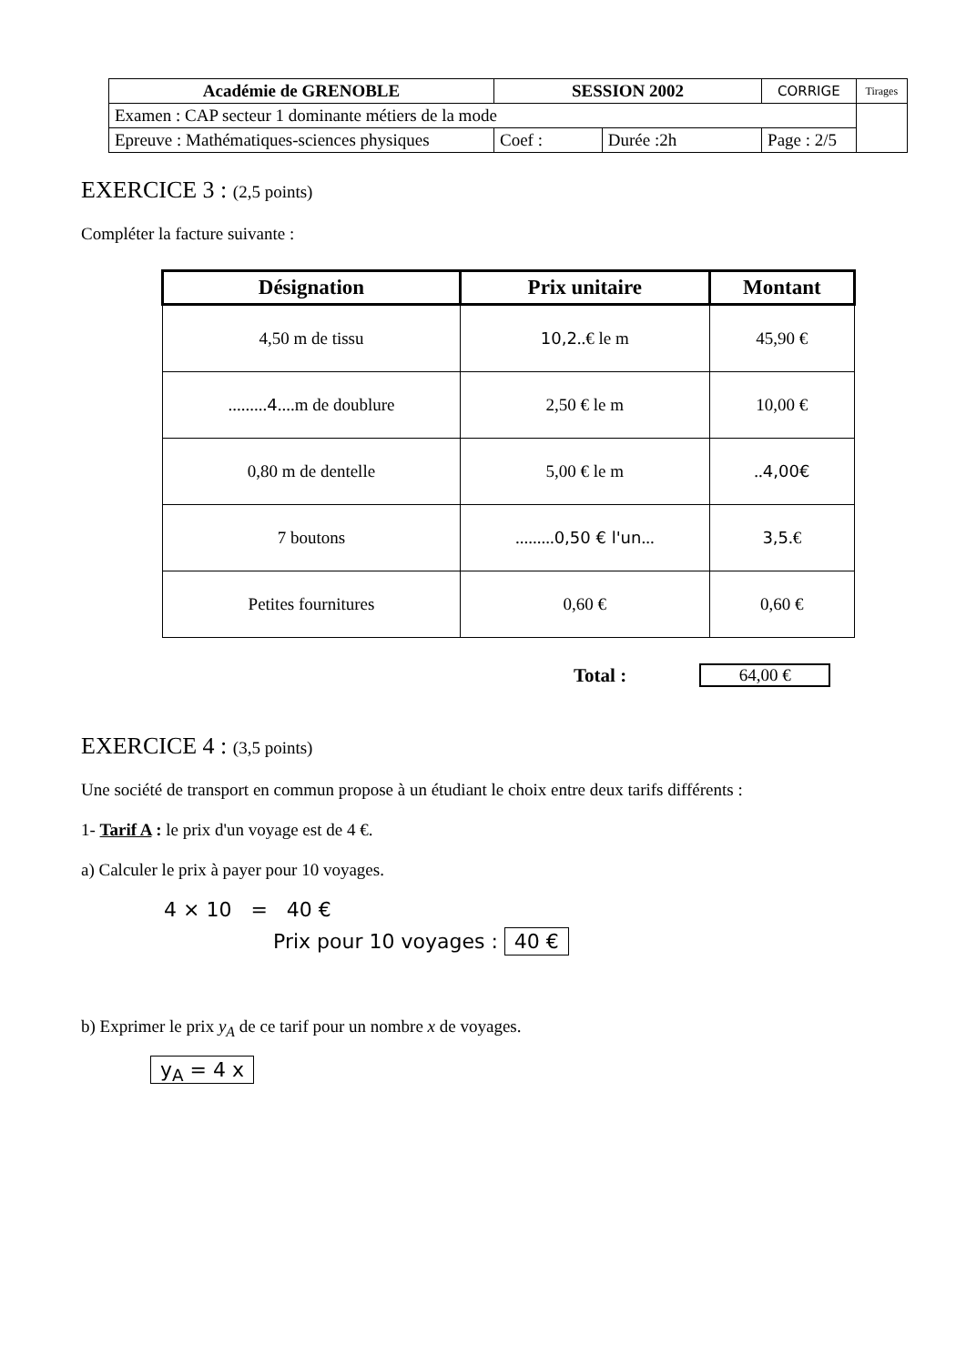| Académie de GRENOBLE | SESSION 2002 | | CORRIGE | Tirages |
| Examen : CAP secteur 1 dominante métiers de la mode | | | | |
| Epreuve : Mathématiques-sciences physiques | Coef : | Durée :2h | Page : 2/5 | |
EXERCICE 3 : (2,5 points)
Compléter la facture suivante :
| Désignation | Prix unitaire | Montant |
| --- | --- | --- |
| 4,50 m de tissu | 10,2 ..€ le m | 45,90 € |
| ......... 4 ....m de doublure | 2,50 € le m | 10,00 € |
| 0,80 m de dentelle | 5,00 € le m | .. 4,00€ |
| 7 boutons | ......... 0,50 € l'un ... | 3,5 .€ |
| Petites fournitures | 0,60 € | 0,60 € |
Total : 64,00 €
EXERCICE 4 : (3,5 points)
Une société de transport en commun propose à un étudiant le choix entre deux tarifs différents :
1- Tarif A : le prix d'un voyage est de 4 €.
a) Calculer le prix à payer pour 10 voyages.
4 × 10 = 40 €
Prix pour 10 voyages : 40 €
b) Exprimer le prix y<sub>A</sub> de ce tarif pour un nombre x de voyages.
y<sub>A</sub> = 4 x